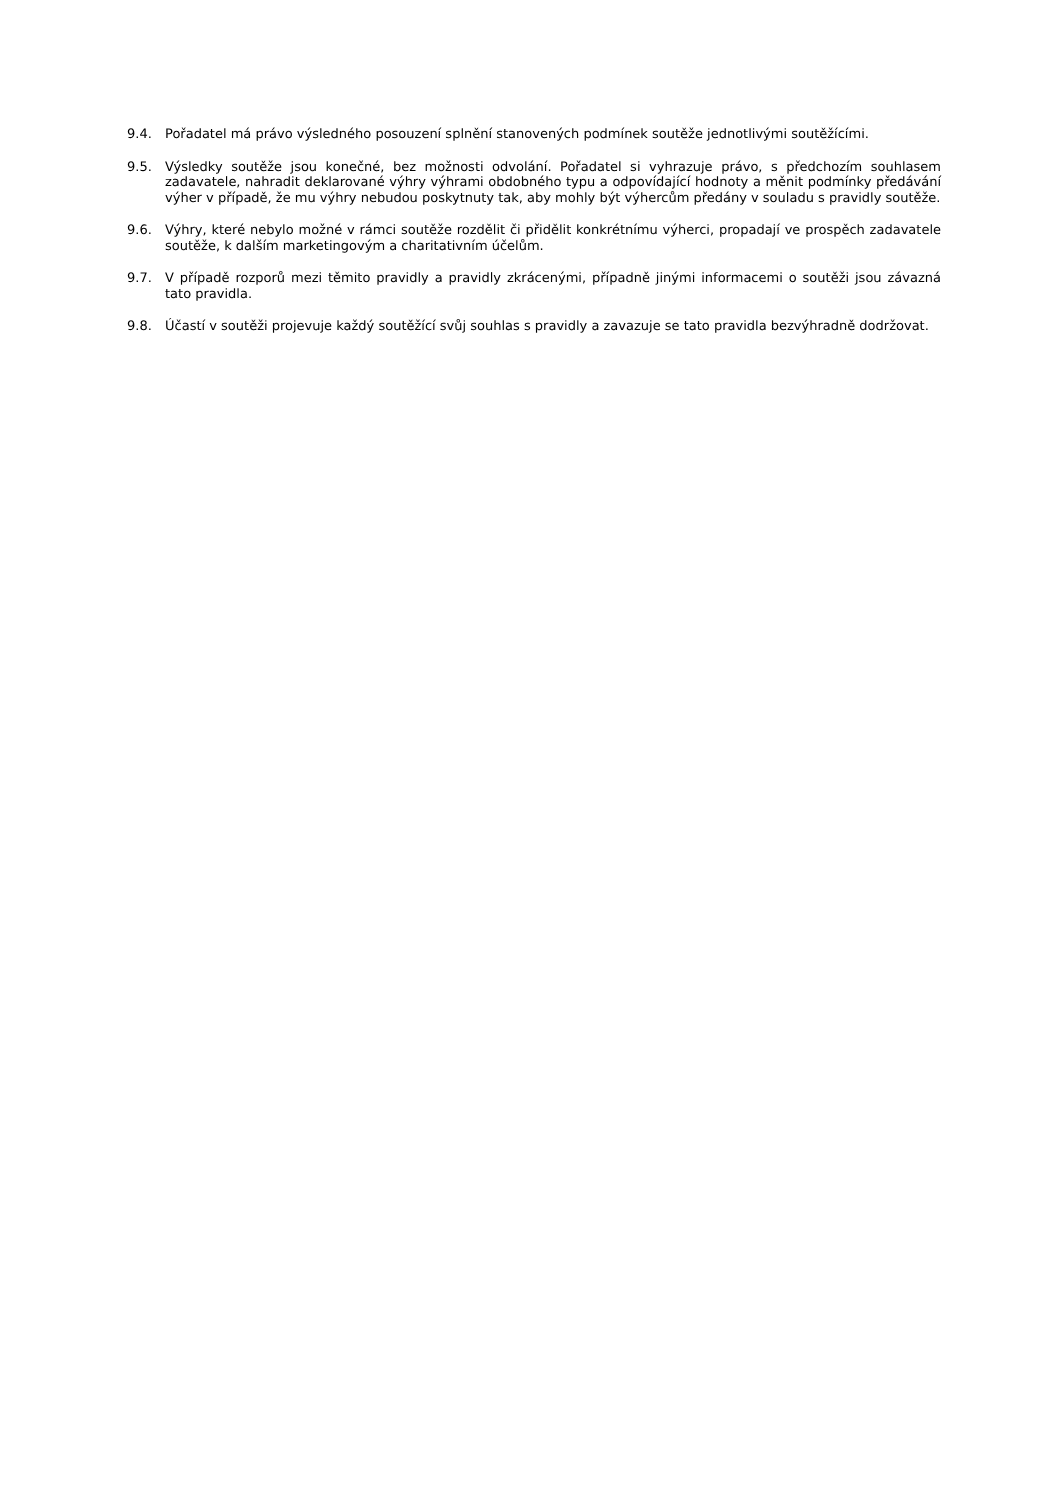9.4. Pořadatel má právo výsledného posouzení splnění stanovených podmínek soutěže jednotlivými soutěžícími.
9.5. Výsledky soutěže jsou konečné, bez možnosti odvolání. Pořadatel si vyhrazuje právo, s předchozím souhlasem zadavatele, nahradit deklarované výhry výhrami obdobného typu a odpovídající hodnoty a měnit podmínky předávání výher v případě, že mu výhry nebudou poskytnuty tak, aby mohly být výhercům předány v souladu s pravidly soutěže.
9.6. Výhry, které nebylo možné v rámci soutěže rozdělit či přidělit konkrétnímu výherci, propadají ve prospěch zadavatele soutěže, k dalším marketingovým a charitativním účelům.
9.7. V případě rozporů mezi těmito pravidly a pravidly zkrácenými, případně jinými informacemi o soutěži jsou závazná tato pravidla.
9.8. Účastí v soutěži projevuje každý soutěžící svůj souhlas s pravidly a zavazuje se tato pravidla bezvýhradně dodržovat.